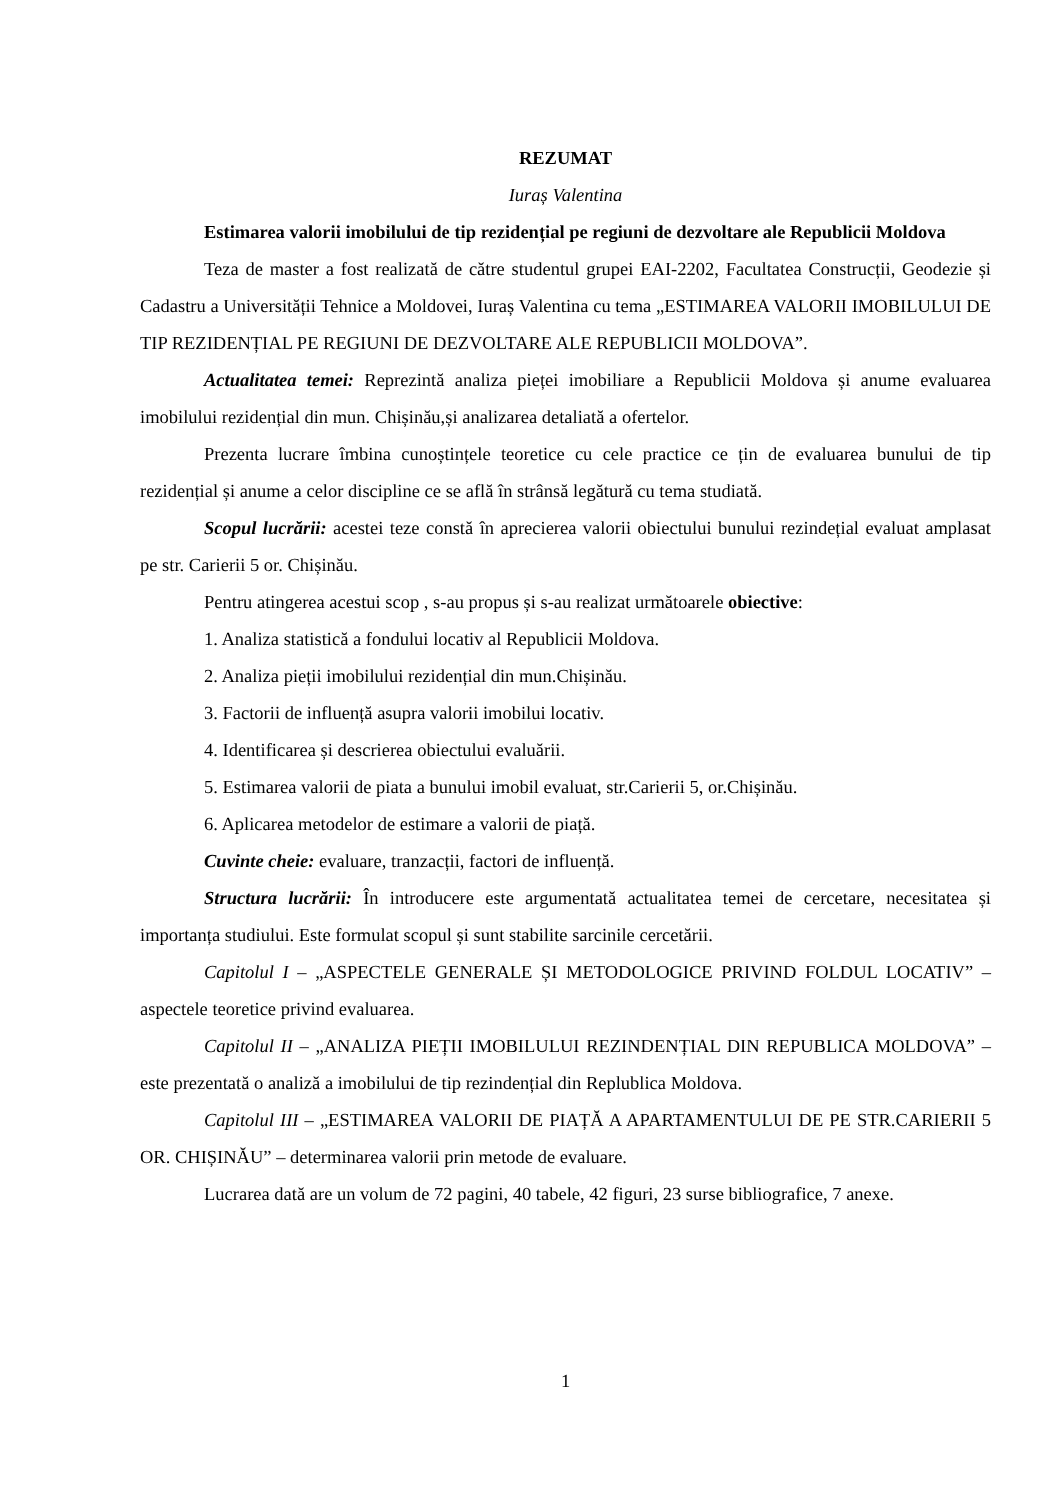REZUMAT
Iuraș Valentina
Estimarea valorii imobilului de tip rezidențial pe regiuni de dezvoltare ale Republicii Moldova
Teza de master a fost realizată de către studentul grupei EAI-2202, Facultatea Construcții, Geodezie și Cadastru a Universității Tehnice a Moldovei, Iuraș Valentina cu tema „ESTIMAREA VALORII IMOBILULUI DE TIP REZIDENȚIAL PE REGIUNI DE DEZVOLTARE ALE REPUBLICII MOLDOVA”.
Actualitatea temei: Reprezintă analiza pieței imobiliare a Republicii Moldova și anume evaluarea imobilului rezidențial din mun. Chișinău,și analizarea detaliată a ofertelor.
Prezenta lucrare îmbina cunoștințele teoretice cu cele practice ce țin de evaluarea bunului de tip rezidențial și anume a celor discipline ce se află în strânsă legătură cu tema studiată.
Scopul lucrării: acestei teze constă în aprecierea valorii obiectului bunului rezindețial evaluat amplasat pe str. Carierii 5 or. Chișinău.
Pentru atingerea acestui scop , s-au propus și s-au realizat următoarele obiective:
1. Analiza statistică a fondului locativ al Republicii Moldova.
2. Analiza pieții imobilului rezidențial din mun.Chișinău.
3. Factorii de influență asupra valorii imobilui locativ.
4. Identificarea și descrierea obiectului evaluării.
5. Estimarea valorii de piata a bunului imobil evaluat, str.Carierii 5, or.Chișinău.
6. Aplicarea metodelor de estimare a valorii de piață.
Cuvinte cheie: evaluare, tranzacții, factori de influență.
Structura lucrării: În introducere este argumentată actualitatea temei de cercetare, necesitatea și importanța studiului. Este formulat scopul și sunt stabilite sarcinile cercetării.
Capitolul I – „ASPECTELE GENERALE ȘI METODOLOGICE PRIVIND FOLDUL LOCATIV” –aspectele teoretice privind evaluarea.
Capitolul II – „ANALIZA PIEȚII IMOBILULUI REZINDENȚIAL DIN REPUBLICA MOLDOVA” – este prezentată o analiză a imobilului de tip rezindențial din Replublica Moldova.
Capitolul III – „ESTIMAREA VALORII DE PIAȚĂ A APARTAMENTULUI DE PE STR.CARIERII 5 OR. CHIȘINĂU” – determinarea valorii prin metode de evaluare.
Lucrarea dată are un volum de 72 pagini, 40 tabele, 42 figuri, 23 surse bibliografice, 7 anexe.
1